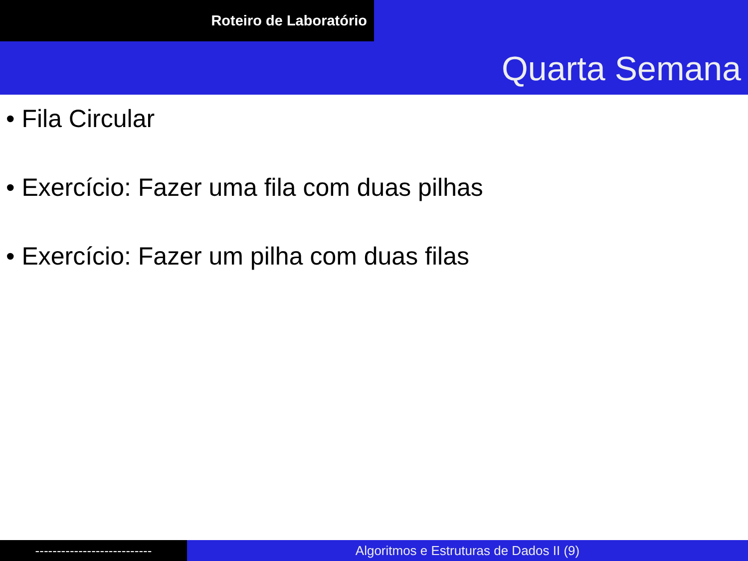Roteiro de Laboratório
Quarta Semana
• Fila Circular
• Exercício: Fazer uma fila com duas pilhas
• Exercício: Fazer um pilha com duas filas
---------------------------
Algoritmos e Estruturas de Dados II (9)